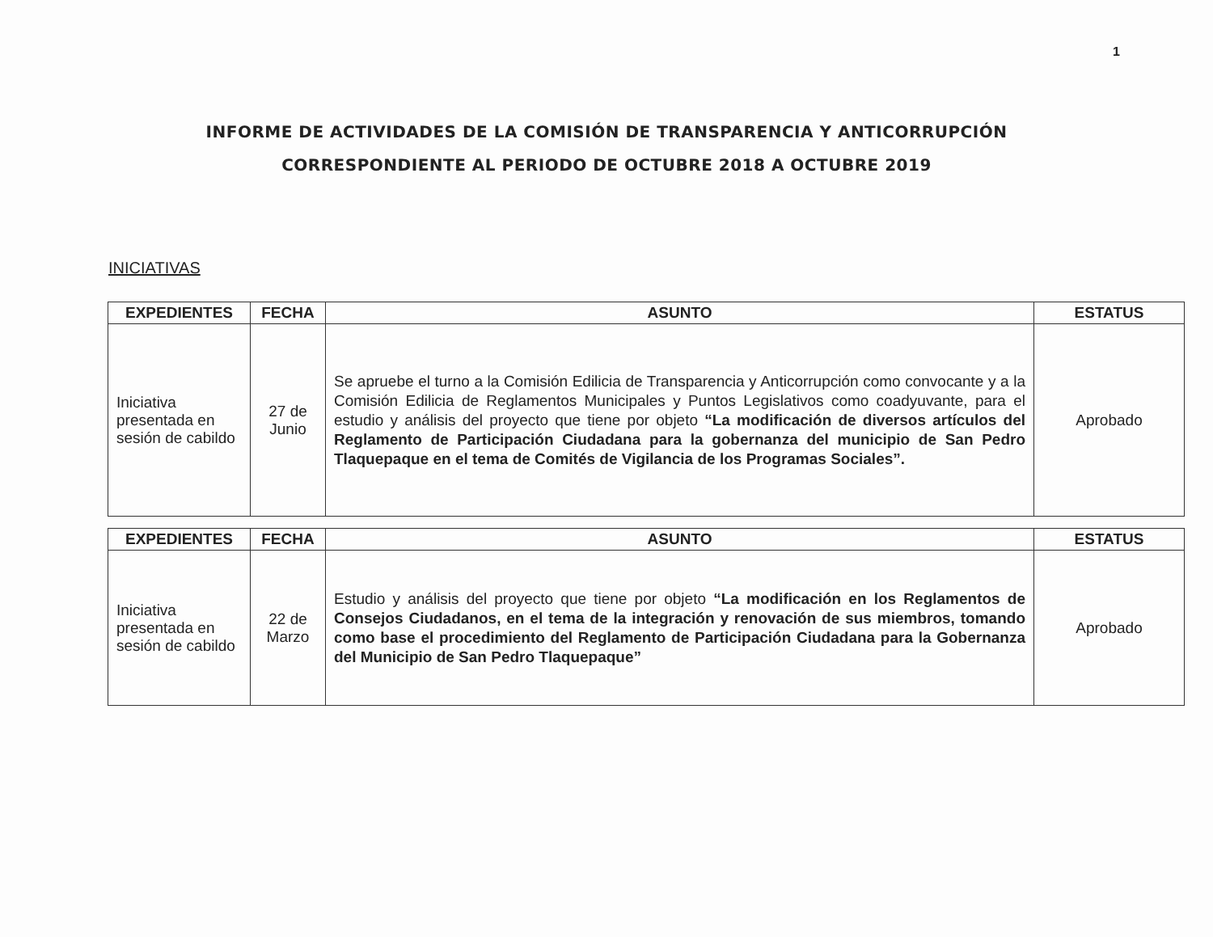1
INFORME DE ACTIVIDADES DE LA COMISIÓN DE TRANSPARENCIA Y ANTICORRUPCIÓN
CORRESPONDIENTE AL PERIODO DE OCTUBRE 2018 A OCTUBRE 2019
INICIATIVAS
| EXPEDIENTES | FECHA | ASUNTO | ESTATUS |
| --- | --- | --- | --- |
| Iniciativa presentada en sesión de cabildo | 27 de Junio | Se apruebe el turno a la Comisión Edilicia de Transparencia y Anticorrupción como convocante y a la Comisión Edilicia de Reglamentos Municipales y Puntos Legislativos como coadyuvante, para el estudio y análisis del proyecto que tiene por objeto “La modificación de diversos artículos del Reglamento de Participación Ciudadana para la gobernanza del municipio de San Pedro Tlaquepaque en el tema de Comités de Vigilancia de los Programas Sociales”. | Aprobado |
| EXPEDIENTES | FECHA | ASUNTO | ESTATUS |
| --- | --- | --- | --- |
| Iniciativa presentada en sesión de cabildo | 22 de Marzo | Estudio y análisis del proyecto que tiene por objeto “La modificación en los Reglamentos de Consejos Ciudadanos, en el tema de la integración y renovación de sus miembros, tomando como base el procedimiento del Reglamento de Participación Ciudadana para la Gobernanza del Municipio de San Pedro Tlaquepaque” | Aprobado |